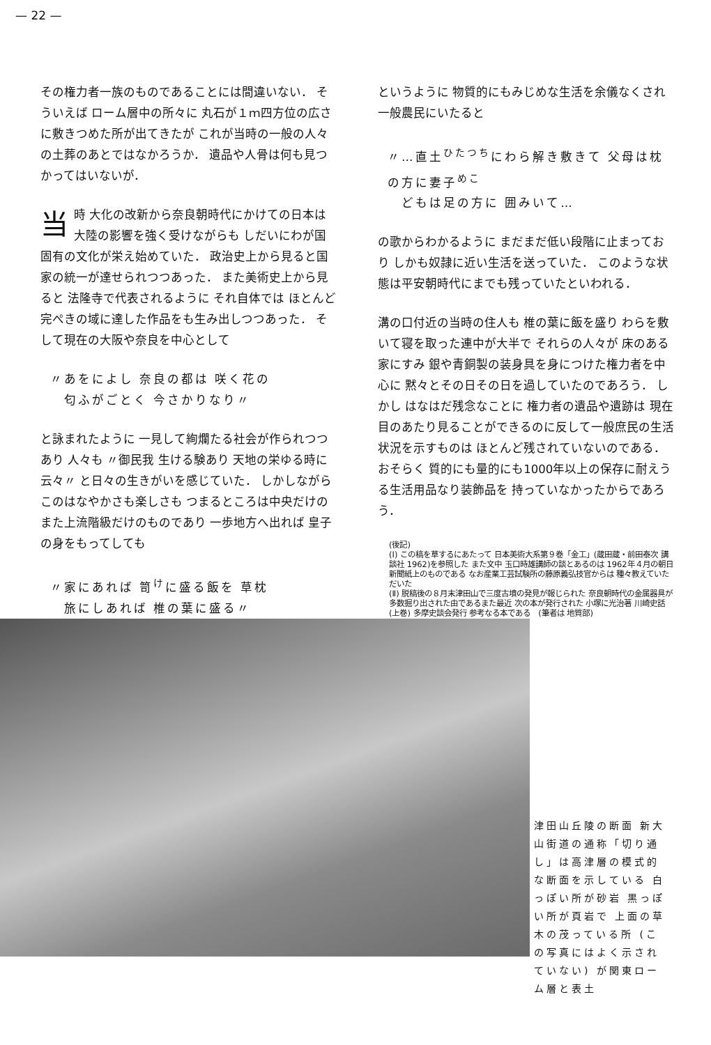— 22 —
その権力者一族のものであることには間違いない． そういえば ローム層中の所々に 丸石が１ｍ四方位の広さに敷きつめた所が出てきたが これが当時の一般の人々の土葬のあとではなかろうか． 遺品や人骨は何も見つかってはいないが．
当時 大化の改新から奈良朝時代にかけての日本は大陸の影響を強く受けながらも しだいにわが国固有の文化が栄え始めていた． 政治史上から見ると国家の統一が達せられつつあった． また美術史上から見ると 法隆寺で代表されるように それ自体では ほとんど完ぺきの域に達した作品をも生み出しつつあった． そして現在の大阪や奈良を中心として
〃あをによし 奈良の都は 咲く花の
　匂ふがごとく 今さかりなり〃
と詠まれたように 一見して絢爛たる社会が作られつつあり 人々も 〃御民我 生ける験あり 天地の栄ゆる時に 云々〃 と日々の生きがいを感じていた． しかしながら このはなやかさも楽しさも つまるところは中央だけの また上流階級だけのものであり 一歩地方へ出れば 皇子の身をもってしても
〃家にあれば 笥<sup>け</sup>に盛る飯を 草枕
　旅にしあれば 椎の葉に盛る〃
というように 物質的にもみじめな生活を余儀なくされ一般農民にいたると
〃…直土<sup>ひたつち</sup>にわら解き敷きて 父母は枕の方に妻子<sup>めこ</sup>
　どもは足の方に 囲みいて…
の歌からわかるように まだまだ低い段階に止まっており しかも奴隷に近い生活を送っていた． このような状態は平安朝時代にまでも残っていたといわれる．
溝の口付近の当時の住人も 椎の葉に飯を盛り わらを敷いて寝を取った連中が大半で それらの人々が 床のある家にすみ 銀や青銅製の装身具を身につけた権力者を中心に 黙々とその日その日を過していたのであろう． しかし はなはだ残念なことに 権力者の遺品や遺跡は 現在目のあたり見ることができるのに反して一般庶民の生活状況を示すものは ほとんど残されていないのである． おそらく 質的にも量的にも1000年以上の保存に耐えうる生活用品なり装飾品を 持っていなかったからであろう．
(後記)
(Ⅰ) この稿を草するにあたって 日本美術大系第９巻「金工」(蔵田蔵・前田泰次 講談社 1962)を参照した また文中 玉口時雄講師の談とあるのは 1962年４月の朝日新聞紙上のものである なお産業工芸試験所の藤原義弘技官からは 種々教えていただいた
(Ⅱ) 脱稿後の８月末津田山で三度古墳の発見が報じられた 奈良朝時代の金属器具が多数掘り出された由であるまた最近 次の本が発行された 小塚に光治著 川崎史話 (上巻) 多摩史談会発行 参考なる本である　(筆者は 地質部)
津田山丘陵の断面 新大山街道の通称「切り通し」は高津層の模式的な断面を示している 白っぽい所が砂岩 黒っぽい所が頁岩で 上面の草木の茂っている所 (この写真にはよく示されていない) が関東ローム層と表土